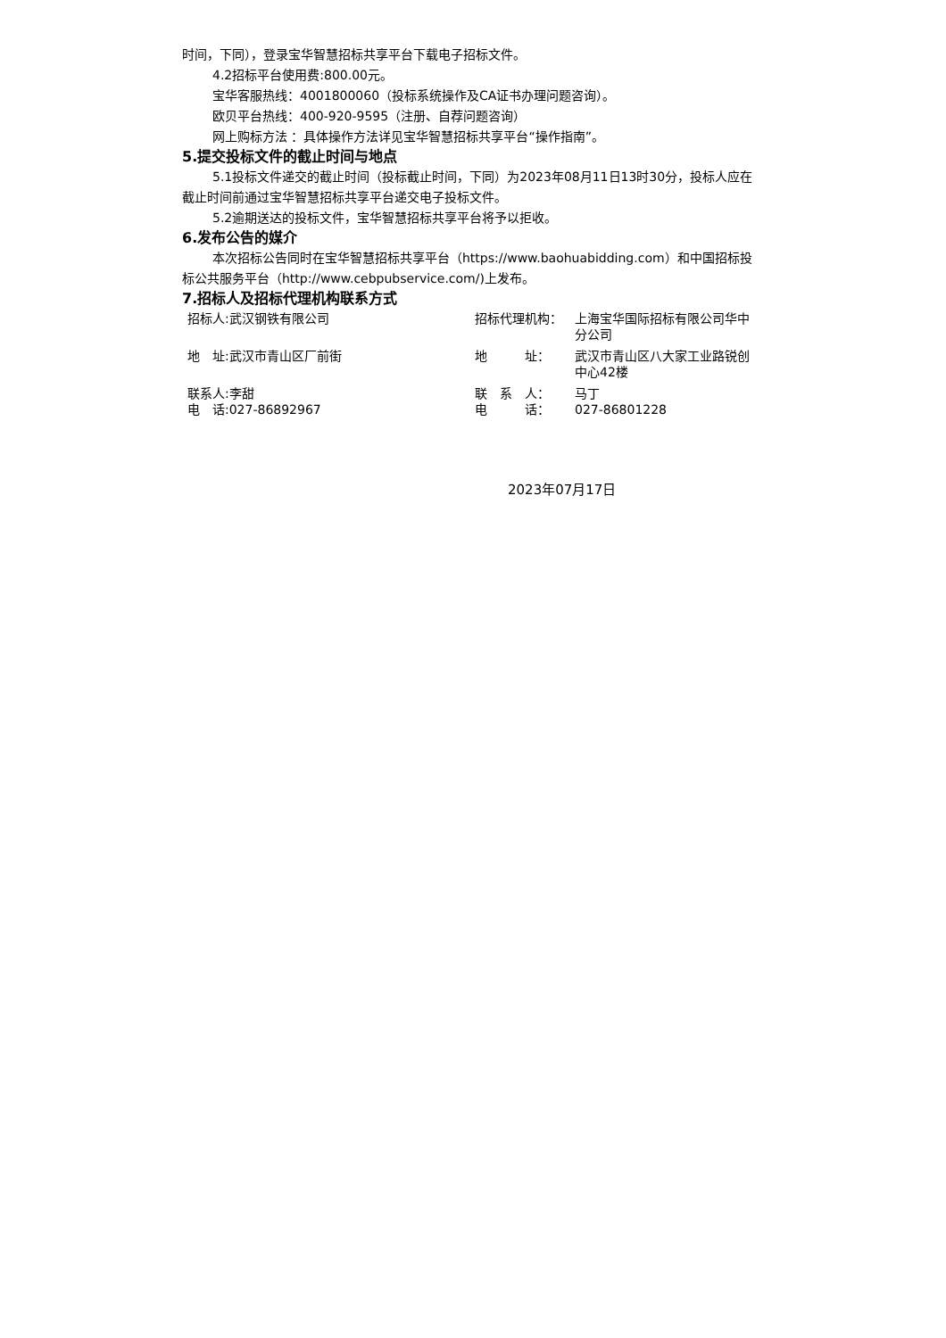时间，下同），登录宝华智慧招标共享平台下载电子招标文件。
4.2招标平台使用费:800.00元。
宝华客服热线：4001800060（投标系统操作及CA证书办理问题咨询）。
欧贝平台热线：400-920-9595（注册、自荐问题咨询）
网上购标方法 ：具体操作方法详见宝华智慧招标共享平台“操作指南”。
5.提交投标文件的截止时间与地点
5.1投标文件递交的截止时间（投标截止时间，下同）为2023年08月11日13时30分，投标人应在截止时间前通过宝华智慧招标共享平台递交电子投标文件。
5.2逾期送达的投标文件，宝华智慧招标共享平台将予以拒收。
6.发布公告的媒介
本次招标公告同时在宝华智慧招标共享平台（https://www.baohuabidding.com）和中国招标投标公共服务平台（http://www.cebpubservice.com/)上发布。
7.招标人及招标代理机构联系方式
| 招标人:武汉钢铁有限公司 | 招标代理机构： | 上海宝华国际招标有限公司华中分公司 |
| 地 址:武汉市青山区厂前街 | 地 址： | 武汉市青山区八大家工业路锐创中心42楼 |
| 联系人:李甜 | 联 系 人： | 马丁 |
| 电 话:027-86892967 | 电 话： | 027-86801228 |
2023年07月17日